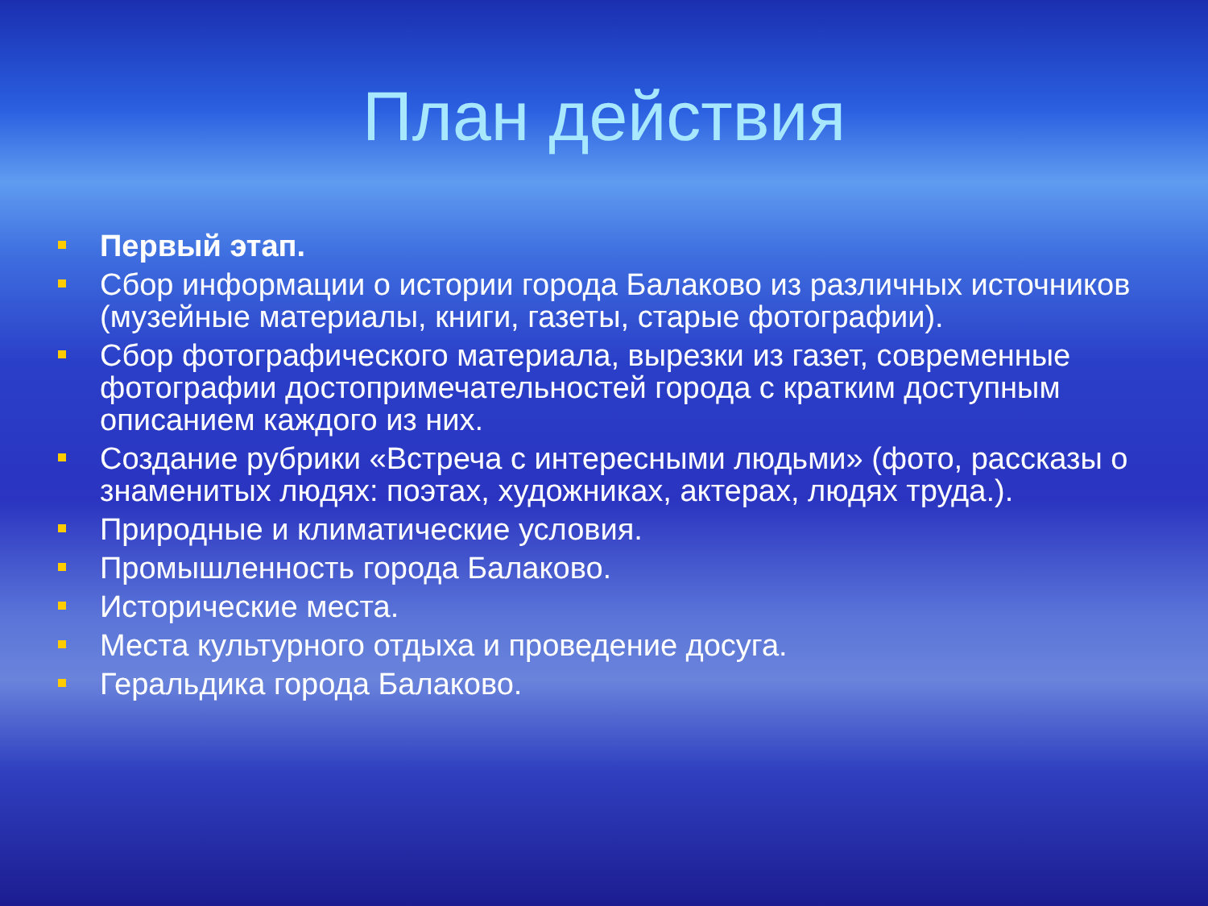План действия
Первый этап.
Сбор информации о истории города Балаково из различных источников (музейные материалы, книги, газеты, старые фотографии).
Сбор фотографического материала, вырезки из газет, современные фотографии достопримечательностей города с кратким доступным описанием каждого из них.
Создание рубрики «Встреча с интересными людьми» (фото, рассказы о знаменитых людях: поэтах, художниках, актерах, людях труда.).
Природные и климатические условия.
Промышленность города Балаково.
Исторические места.
Места культурного отдыха и проведение досуга.
Геральдика города Балаково.